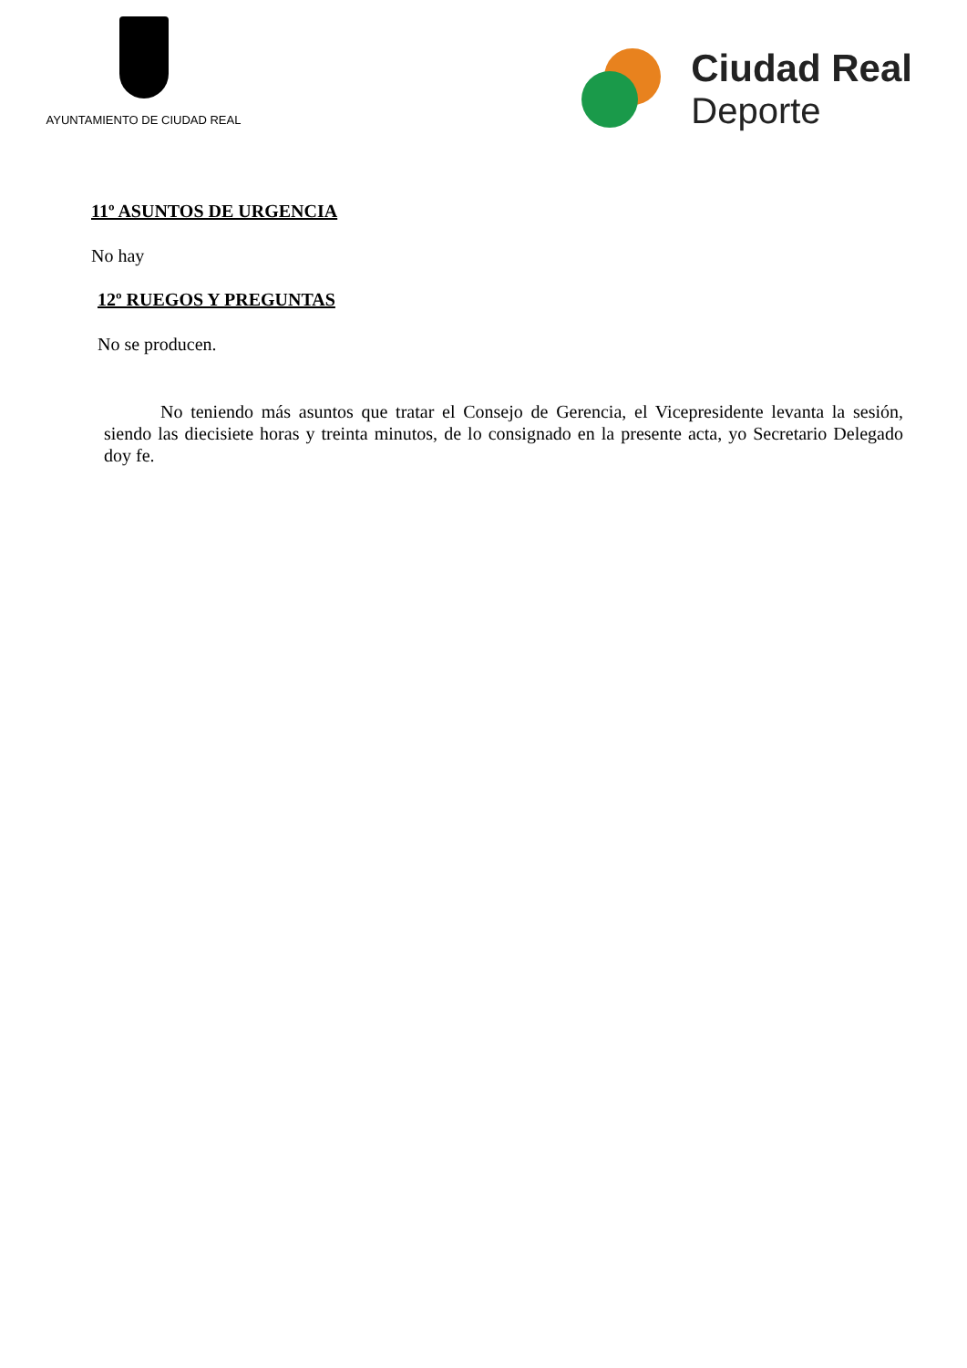AYUNTAMIENTO DE CIUDAD REAL
Ciudad Real
Deporte
11º ASUNTOS DE URGENCIA
No hay
12º RUEGOS Y PREGUNTAS
No se producen.
No teniendo más asuntos que tratar el Consejo de Gerencia, el Vicepresidente levanta la sesión, siendo las diecisiete horas y treinta minutos, de lo consignado en la presente acta, yo Secretario Delegado doy fe.